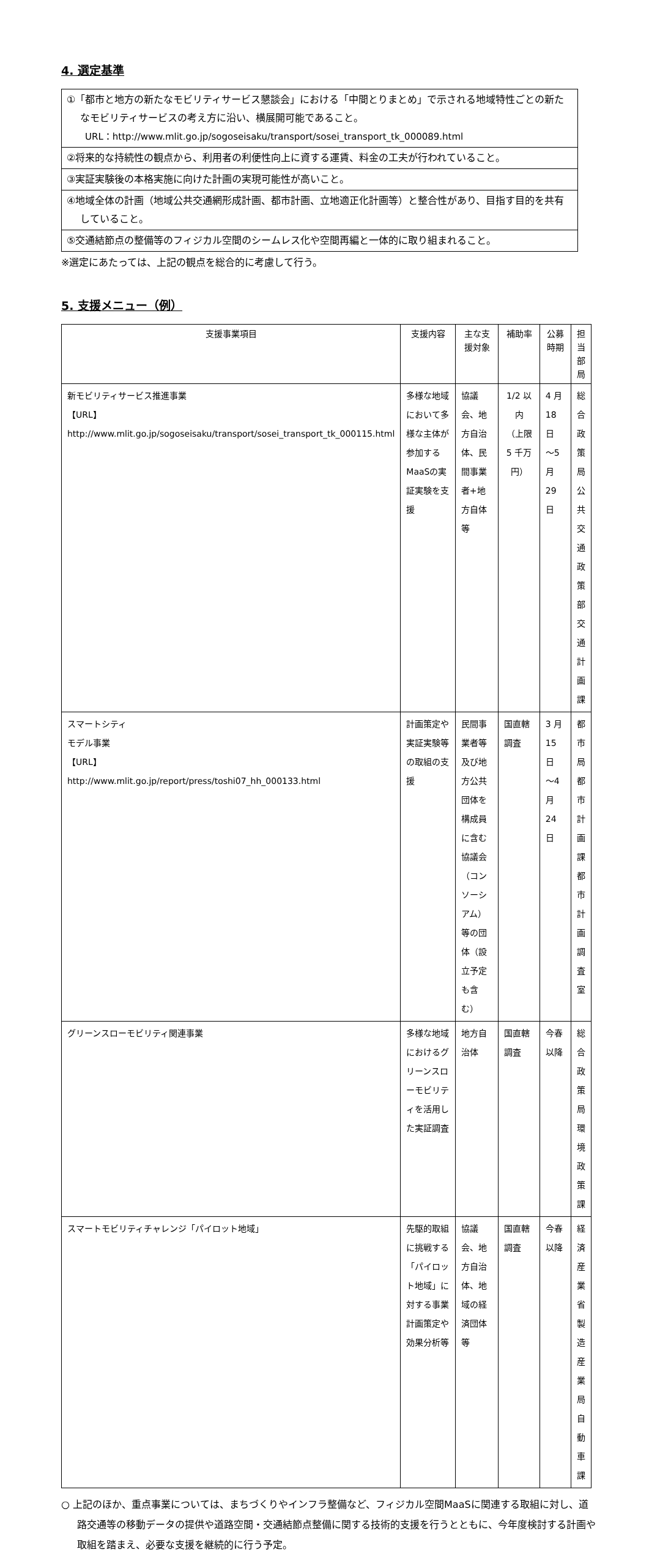4. 選定基準
| ①「都市と地方の新たなモビリティサービス懇談会」における「中間とりまとめ」で示される地域特性ごとの新たなモビリティサービスの考え方に沿い、横展開可能であること。 URL：http://www.mlit.go.jp/sogoseisaku/transport/sosei_transport_tk_000089.html |
| ②将来的な持続性の観点から、利用者の利便性向上に資する運賃、料金の工夫が行われていること。 |
| ③実証実験後の本格実施に向けた計画の実現可能性が高いこと。 |
| ④地域全体の計画（地域公共交通網形成計画、都市計画、立地適正化計画等）と整合性があり、目指す目的を共有していること。 |
| ⑤交通結節点の整備等のフィジカル空間のシームレス化や空間再編と一体的に取り組まれること。 |
※選定にあたっては、上記の観点を総合的に考慮して行う。
5. 支援メニュー（例）
| 支援事業項目 | 支援内容 | 主な支援対象 | 補助率 | 公募時期 | 担当部局 |
| --- | --- | --- | --- | --- | --- |
| 新モビリティサービス推進事業 【URL】 http://www.mlit.go.jp/sogoseisaku/transport/sosei_transport_tk_000115.html | 多様な地域において多様な主体が参加するMaaSの実証実験を支援 | 協議会、地方自治体、民間事業者+地方自体等 | 1/2 以内 （上限 5 千万円） | 4 月 18 日 ～5 月 29 日 | 総合政策局 公共交通政策部 交通計画課 |
| スマートシティ モデル事業 【URL】 http://www.mlit.go.jp/report/press/toshi07_hh_000133.html | 計画策定や実証実験等の取組の支援 | 民間事業者等及び地方公共団体を構成員に含む協議会（コンソーシアム）等の団体（設立予定も含む） | 国直轄調査 | 3 月 15 日 ～4 月 24 日 | 都市局 都市計画課 都市計画調査室 |
| グリーンスローモビリティ関連事業 | 多様な地域におけるグリーンスローモビリティを活用した実証調査 | 地方自治体 | 国直轄調査 | 今春以降 | 総合政策局 環境政策課 |
| スマートモビリティチャレンジ「パイロット地域」 | 先駆的取組に挑戦する「パイロット地域」に対する事業計画策定や効果分析等 | 協議会、地方自治体、地域の経済団体等 | 国直轄調査 | 今春以降 | 経済産業省 製造産業局 自動車課 |
○ 上記のほか、重点事業については、まちづくりやインフラ整備など、フィジカル空間MaaSに関連する取組に対し、道路交通等の移動データの提供や道路空間・交通結節点整備に関する技術的支援を行うとともに、今年度検討する計画や取組を踏まえ、必要な支援を継続的に行う予定。